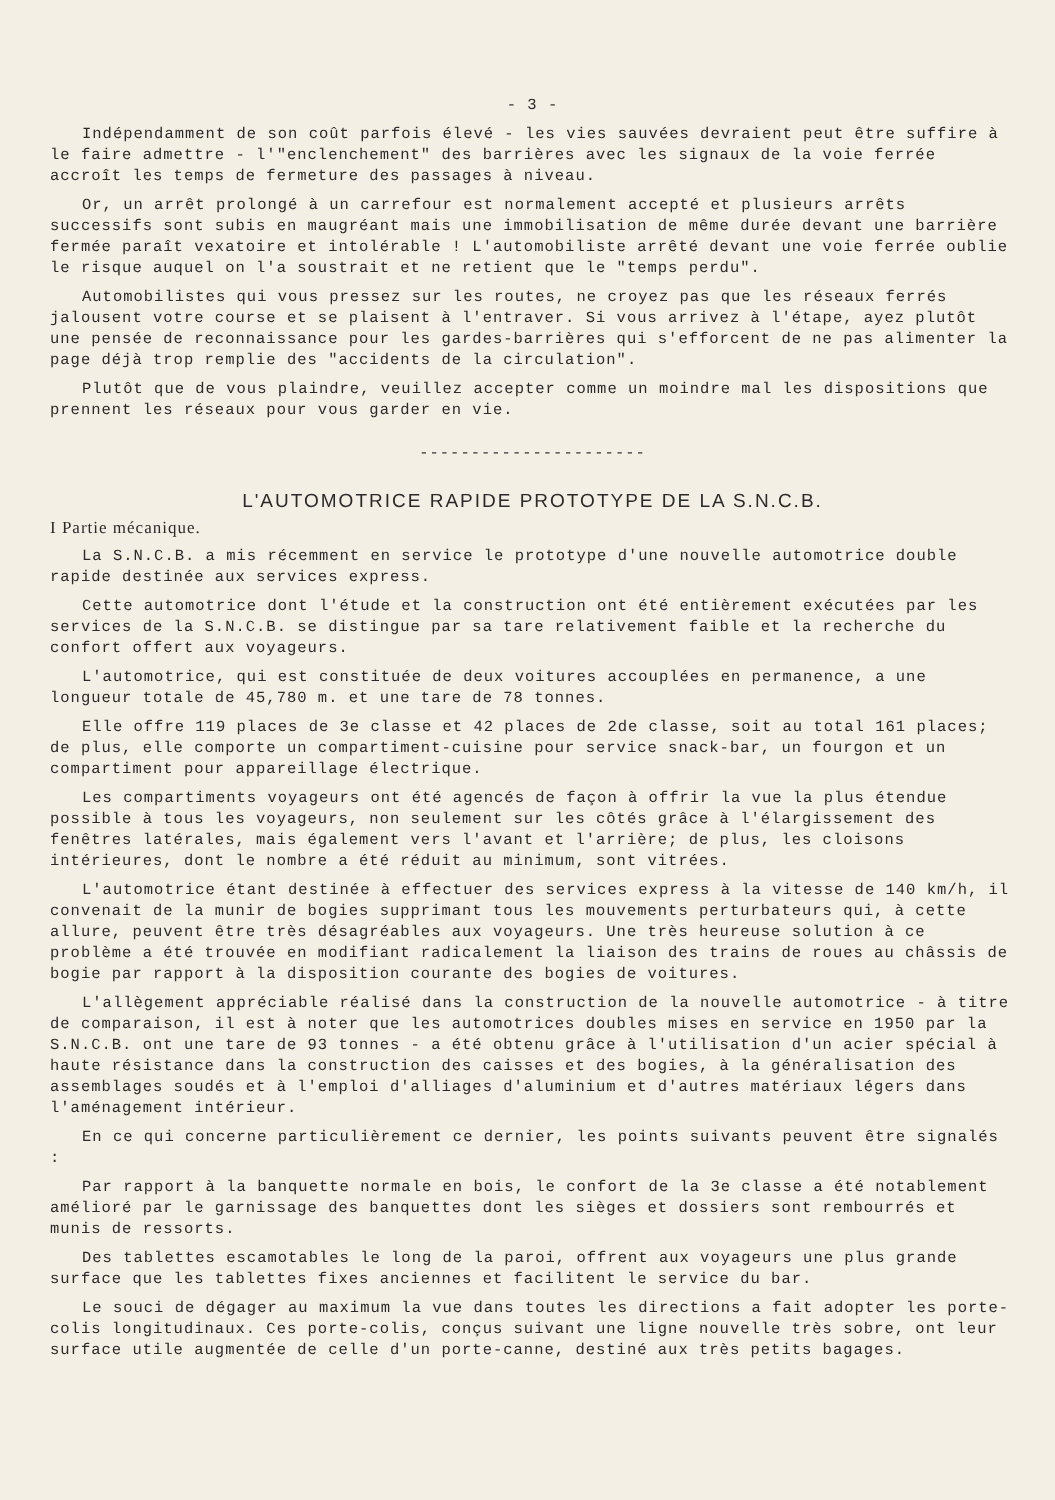- 3 -
Indépendamment de son coût parfois élevé - les vies sauvées devraient peut être suffire à le faire admettre - l'"enclenchement" des barrières avec les signaux de la voie ferrée accroît les temps de fermeture des passages à niveau.
Or, un arrêt prolongé à un carrefour est normalement accepté et plusieurs arrêts successifs sont subis en maugréant mais une immobilisation de même durée devant une barrière fermée paraît vexatoire et intolérable ! L'automobiliste arrêté devant une voie ferrée oublie le risque auquel on l'a soustrait et ne retient que le "temps perdu".
Automobilistes qui vous pressez sur les routes, ne croyez pas que les réseaux ferrés jalousent votre course et se plaisent à l'entraver. Si vous arrivez à l'étape, ayez plutôt une pensée de reconnaissance pour les gardes-barrières qui s'efforcent de ne pas alimenter la page déjà trop remplie des "accidents de la circulation".
Plutôt que de vous plaindre, veuillez accepter comme un moindre mal les dispositions que prennent les réseaux pour vous garder en vie.
----------------------
L'AUTOMOTRICE RAPIDE PROTOTYPE DE LA S.N.C.B.
I Partie mécanique.
La S.N.C.B. a mis récemment en service le prototype d'une nouvelle automotrice double rapide destinée aux services express.
Cette automotrice dont l'étude et la construction ont été entièrement exécutées par les services de la S.N.C.B. se distingue par sa tare relativement faible et la recherche du confort offert aux voyageurs.
L'automotrice, qui est constituée de deux voitures accouplées en permanence, a une longueur totale de 45,780 m. et une tare de 78 tonnes.
Elle offre 119 places de 3e classe et 42 places de 2de classe, soit au total 161 places; de plus, elle comporte un compartiment-cuisine pour service snack-bar, un fourgon et un compartiment pour appareillage électrique.
Les compartiments voyageurs ont été agencés de façon à offrir la vue la plus étendue possible à tous les voyageurs, non seulement sur les côtés grâce à l'élargissement des fenêtres latérales, mais également vers l'avant et l'arrière; de plus, les cloisons intérieures, dont le nombre a été réduit au minimum, sont vitrées.
L'automotrice étant destinée à effectuer des services express à la vitesse de 140 km/h, il convenait de la munir de bogies supprimant tous les mouvements perturbateurs qui, à cette allure, peuvent être très désagréables aux voyageurs. Une très heureuse solution à ce problème a été trouvée en modifiant radicalement la liaison des trains de roues au châssis de bogie par rapport à la disposition courante des bogies de voitures.
L'allègement appréciable réalisé dans la construction de la nouvelle automotrice - à titre de comparaison, il est à noter que les automotrices doubles mises en service en 1950 par la S.N.C.B. ont une tare de 93 tonnes - a été obtenu grâce à l'utilisation d'un acier spécial à haute résistance dans la construction des caisses et des bogies, à la généralisation des assemblages soudés et à l'emploi d'alliages d'aluminium et d'autres matériaux légers dans l'aménagement intérieur.
En ce qui concerne particulièrement ce dernier, les points suivants peuvent être signalés :
Par rapport à la banquette normale en bois, le confort de la 3e classe a été notablement amélioré par le garnissage des banquettes dont les sièges et dossiers sont rembourrés et munis de ressorts.
Des tablettes escamotables le long de la paroi, offrent aux voyageurs une plus grande surface que les tablettes fixes anciennes et facilitent le service du bar.
Le souci de dégager au maximum la vue dans toutes les directions a fait adopter les porte-colis longitudinaux. Ces porte-colis, conçus suivant une ligne nouvelle très sobre, ont leur surface utile augmentée de celle d'un porte-canne, destiné aux très petits bagages.